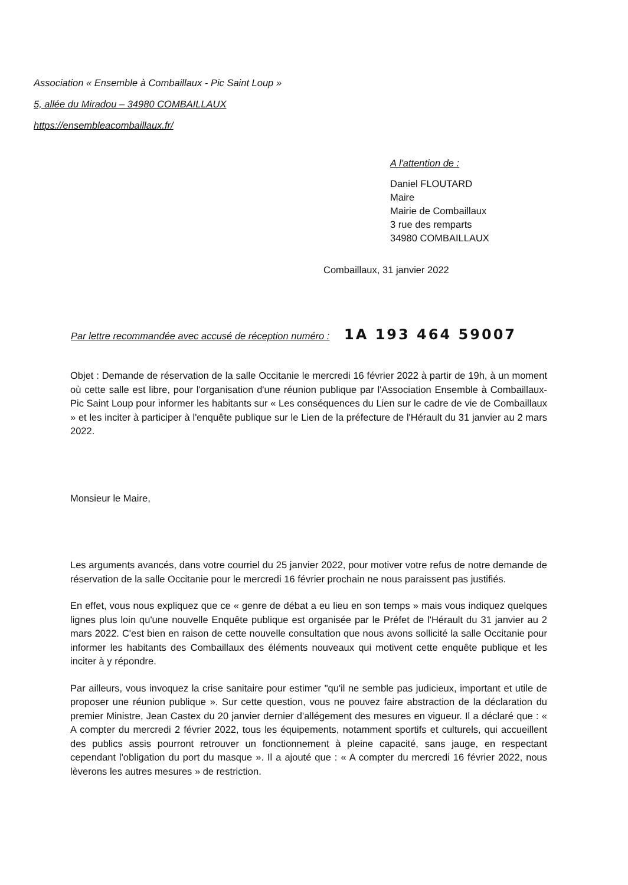Association « Ensemble à Combaillaux - Pic Saint Loup »
5, allée du Miradou – 34980 COMBAILLAUX
https://ensembleacombaillaux.fr/
A l'attention de :
Daniel FLOUTARD
Maire
Mairie de Combaillaux
3 rue des remparts
34980 COMBAILLAUX
Combaillaux, 31 janvier 2022
Par lettre recommandée avec accusé de réception numéro : 1A 193 464 59007
Objet : Demande de réservation de la salle Occitanie le mercredi 16 février 2022 à partir de 19h, à un moment où cette salle est libre, pour l'organisation d'une réunion publique par l'Association Ensemble à Combaillaux-Pic Saint Loup pour informer les habitants sur « Les conséquences du Lien sur le cadre de vie de Combaillaux » et les inciter à participer à l'enquête publique sur le Lien de la préfecture de l'Hérault du 31 janvier au 2 mars 2022.
Monsieur le Maire,
Les arguments avancés, dans votre courriel du 25 janvier 2022, pour motiver votre refus de notre demande de réservation de la salle Occitanie pour le mercredi 16 février prochain ne nous paraissent pas justifiés.
En effet, vous nous expliquez que ce « genre de débat a eu lieu en son temps » mais vous indiquez quelques lignes plus loin qu'une nouvelle Enquête publique est organisée par le Préfet de l'Hérault du 31 janvier au 2 mars 2022. C'est bien en raison de cette nouvelle consultation que nous avons sollicité la salle Occitanie pour informer les habitants des Combaillaux des éléments nouveaux qui motivent cette enquête publique et les inciter à y répondre.
Par ailleurs, vous invoquez la crise sanitaire pour estimer "qu'il ne semble pas judicieux, important et utile de proposer une réunion publique ». Sur cette question, vous ne pouvez faire abstraction de la déclaration du premier Ministre, Jean Castex du 20 janvier dernier d'allégement des mesures en vigueur. Il a déclaré que : « A compter du mercredi 2 février 2022, tous les équipements, notamment sportifs et culturels, qui accueillent des publics assis pourront retrouver un fonctionnement à pleine capacité, sans jauge, en respectant cependant l'obligation du port du masque ». Il a ajouté que : « A compter du mercredi 16 février 2022, nous lèverons les autres mesures » de restriction.